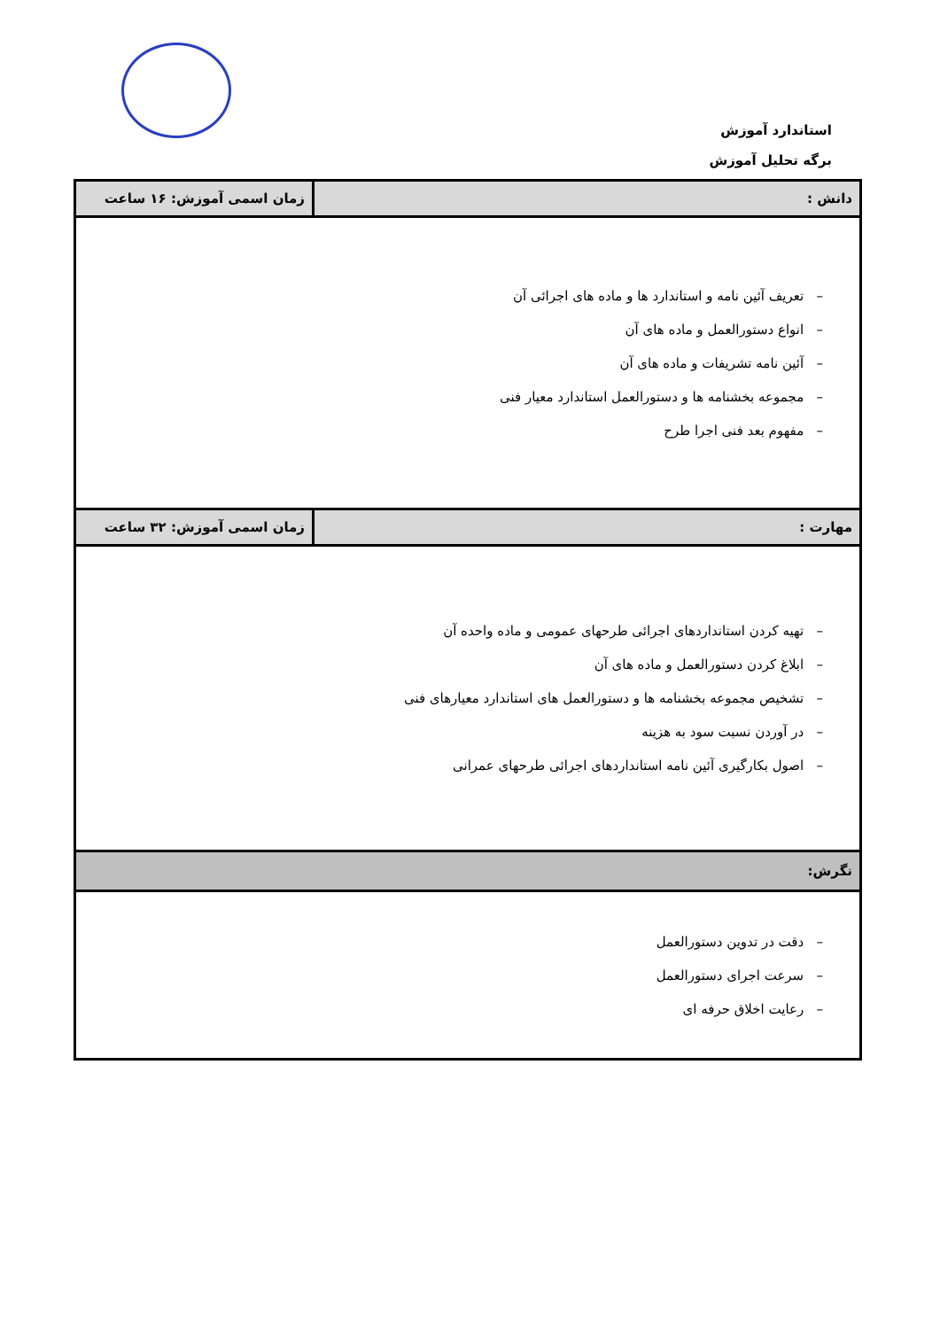استاندارد آموزش
برگه تحلیل آموزش
| دانش : | زمان اسمی آموزش: ۱۶ ساعت |
| – تعریف آئین نامه و استاندارد ها و ماده های اجرائی آن – انواع دستورالعمل و ماده های آن – آئین نامه تشریفات و ماده های آن – مجموعه بخشنامه ها و دستورالعمل استاندارد معیار فنی – مفهوم بعد فنی اجرا طرح | |
| مهارت : | زمان اسمی آموزش: ۳۲ ساعت |
| – تهیه کردن استانداردهای اجرائی طرحهای عمومی و ماده واحده آن – ابلاغ کردن دستورالعمل و ماده های آن – تشخیص مجموعه بخشنامه ها و دستورالعمل های استاندارد معیارهای فنی – در آوردن نسبت سود به هزینه – اصول بکارگیری آئین نامه استانداردهای اجرائی طرحهای عمرانی | |
| نگرش: | |
| – دقت در تدوین دستورالعمل – سرعت اجرای دستورالعمل – رعایت اخلاق حرفه ای | |